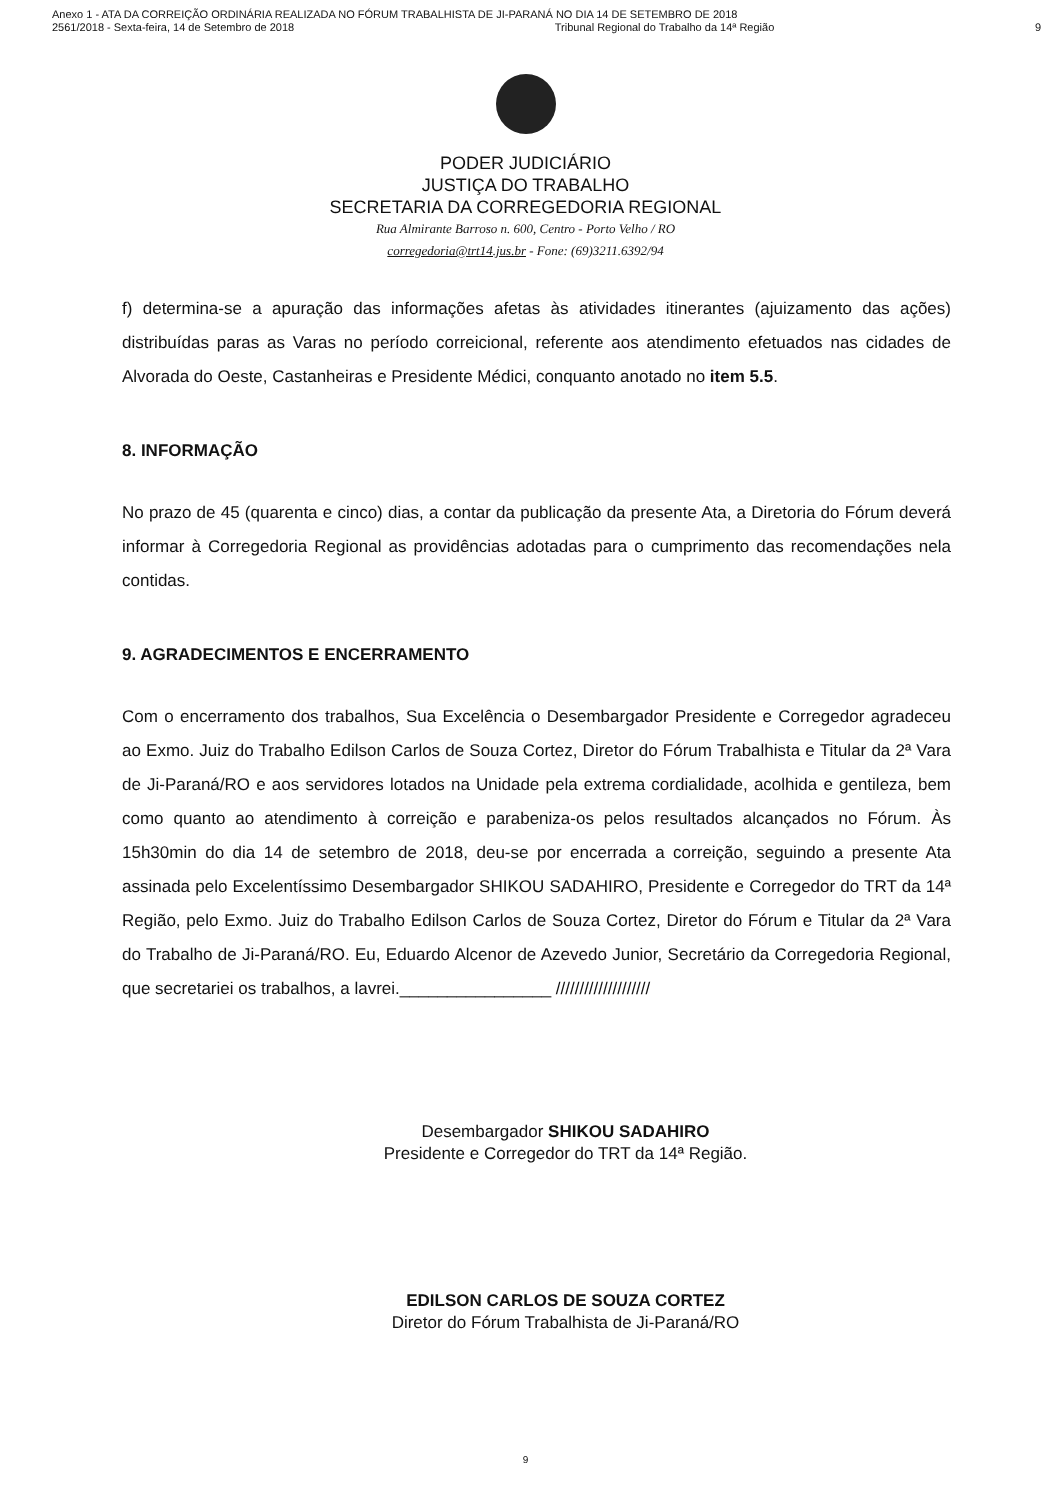Anexo 1 - ATA DA CORREIÇÃO ORDINÁRIA REALIZADA NO FÓRUM TRABALHISTA DE JI-PARANÁ NO DIA 14 DE SETEMBRO DE 2018
2561/2018 - Sexta-feira, 14 de Setembro de 2018 Tribunal Regional do Trabalho da 14ª Região 9
PODER JUDICIÁRIO
JUSTIÇA DO TRABALHO
SECRETARIA DA CORREGEDORIA REGIONAL
Rua Almirante Barroso n. 600, Centro - Porto Velho / RO
corregedoria@trt14.jus.br - Fone: (69)3211.6392/94
f) determina-se a apuração das informações afetas às atividades itinerantes (ajuizamento das ações) distribuídas paras as Varas no período correicional, referente aos atendimento efetuados nas cidades de Alvorada do Oeste, Castanheiras e Presidente Médici, conquanto anotado no item 5.5.
8. INFORMAÇÃO
No prazo de 45 (quarenta e cinco) dias, a contar da publicação da presente Ata, a Diretoria do Fórum deverá informar à Corregedoria Regional as providências adotadas para o cumprimento das recomendações nela contidas.
9. AGRADECIMENTOS E ENCERRAMENTO
Com o encerramento dos trabalhos, Sua Excelência o Desembargador Presidente e Corregedor agradeceu ao Exmo. Juiz do Trabalho Edilson Carlos de Souza Cortez, Diretor do Fórum Trabalhista e Titular da 2ª Vara de Ji-Paraná/RO e aos servidores lotados na Unidade pela extrema cordialidade, acolhida e gentileza, bem como quanto ao atendimento à correição e parabeniza-os pelos resultados alcançados no Fórum. Às 15h30min do dia 14 de setembro de 2018, deu-se por encerrada a correição, seguindo a presente Ata assinada pelo Excelentíssimo Desembargador SHIKOU SADAHIRO, Presidente e Corregedor do TRT da 14ª Região, pelo Exmo. Juiz do Trabalho Edilson Carlos de Souza Cortez, Diretor do Fórum e Titular da 2ª Vara do Trabalho de Ji-Paraná/RO. Eu, Eduardo Alcenor de Azevedo Junior, Secretário da Corregedoria Regional, que secretariei os trabalhos, a lavrei.________________ ////////////////////
Desembargador SHIKOU SADAHIRO
Presidente e Corregedor do TRT da 14ª Região.
EDILSON CARLOS DE SOUZA CORTEZ
Diretor do Fórum Trabalhista de Ji-Paraná/RO
9